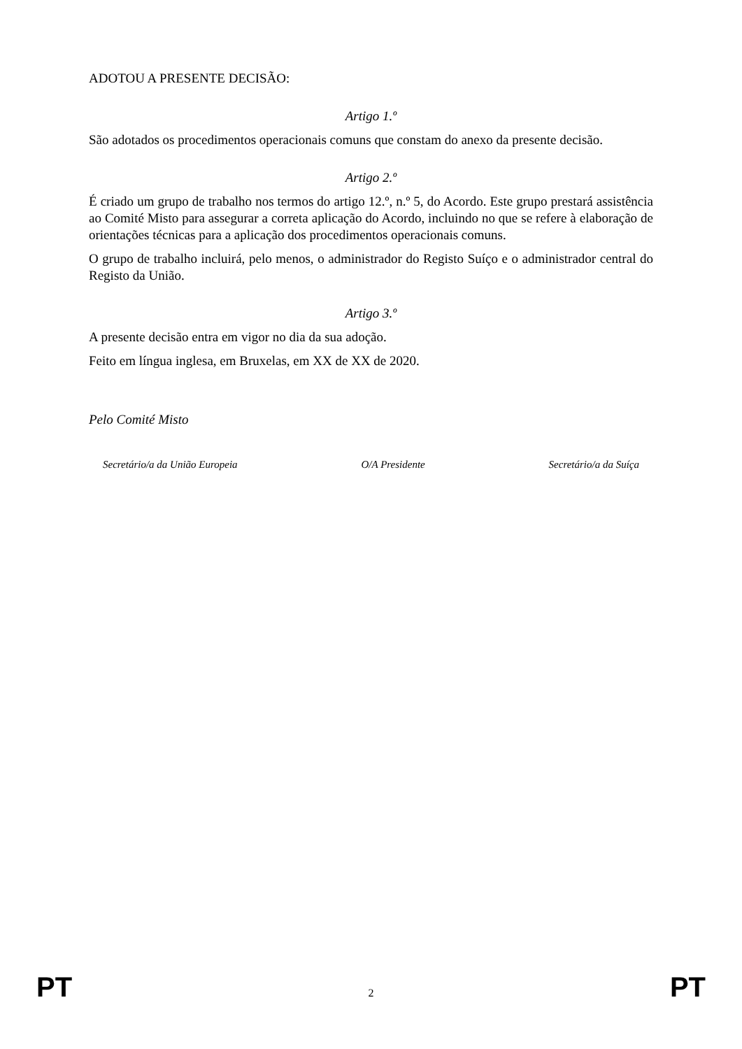ADOTOU A PRESENTE DECISÃO:
Artigo 1.º
São adotados os procedimentos operacionais comuns que constam do anexo da presente decisão.
Artigo 2.º
É criado um grupo de trabalho nos termos do artigo 12.º, n.º 5, do Acordo. Este grupo prestará assistência ao Comité Misto para assegurar a correta aplicação do Acordo, incluindo no que se refere à elaboração de orientações técnicas para a aplicação dos procedimentos operacionais comuns.
O grupo de trabalho incluirá, pelo menos, o administrador do Registo Suíço e o administrador central do Registo da União.
Artigo 3.º
A presente decisão entra em vigor no dia da sua adoção.
Feito em língua inglesa, em Bruxelas, em XX de XX de 2020.
Pelo Comité Misto
Secretário/a da União Europeia O/A Presidente Secretário/a da Suíça
PT 2 PT